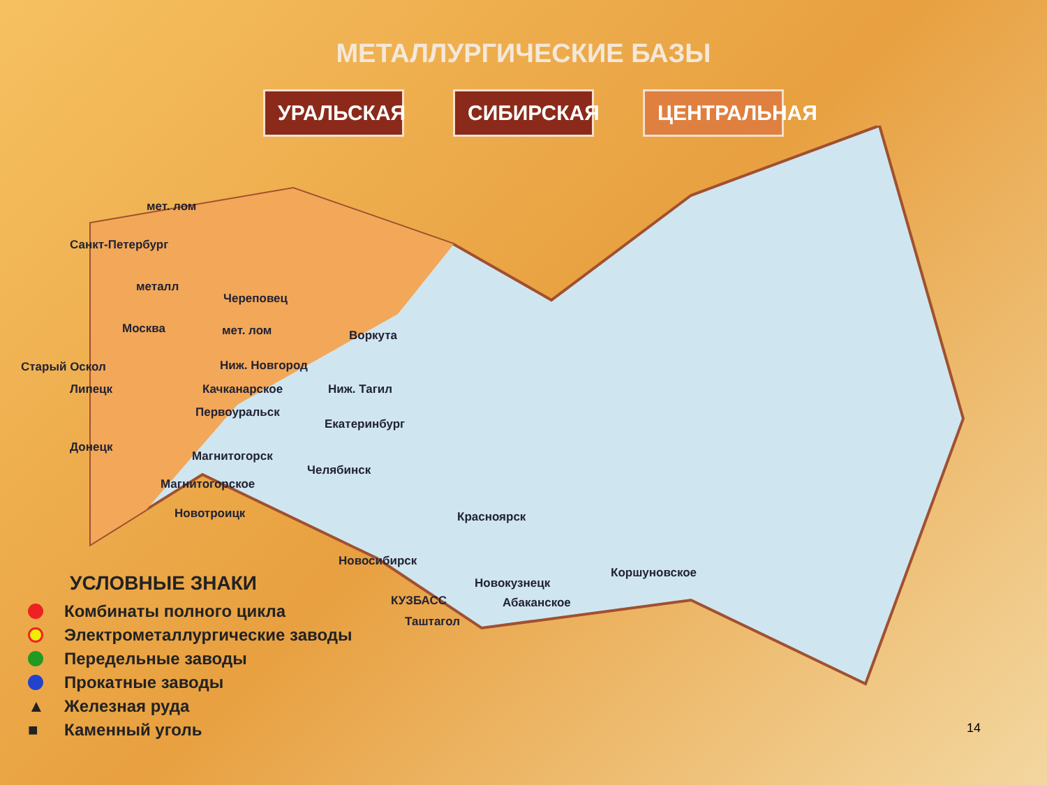МЕТАЛЛУРГИЧЕСКИЕ БАЗЫ
УРАЛЬСКАЯ
СИБИРСКАЯ
ЦЕНТРАЛЬНАЯ
мет. лом
Санкт-Петербург
металл
Череповец
Москва мет. лом Воркута
Старый Оскол Ниж. Новгород
Липецк Качканарское Ниж. Тагил
Первоуральск
Екатеринбург
Донецк
Магнитогорск
Челябинск
Магнитогорское
Новотроицк Красноярск
Новосибирск
Коршуновское
Новокузнецк
КУЗБАСС Абаканское
Таштагол
УСЛОВНЫЕ ЗНАКИ
Комбинаты полного цикла
Электрометаллургические заводы
Передельные заводы
Прокатные заводы
▲ Железная руда
■ Каменный уголь
14